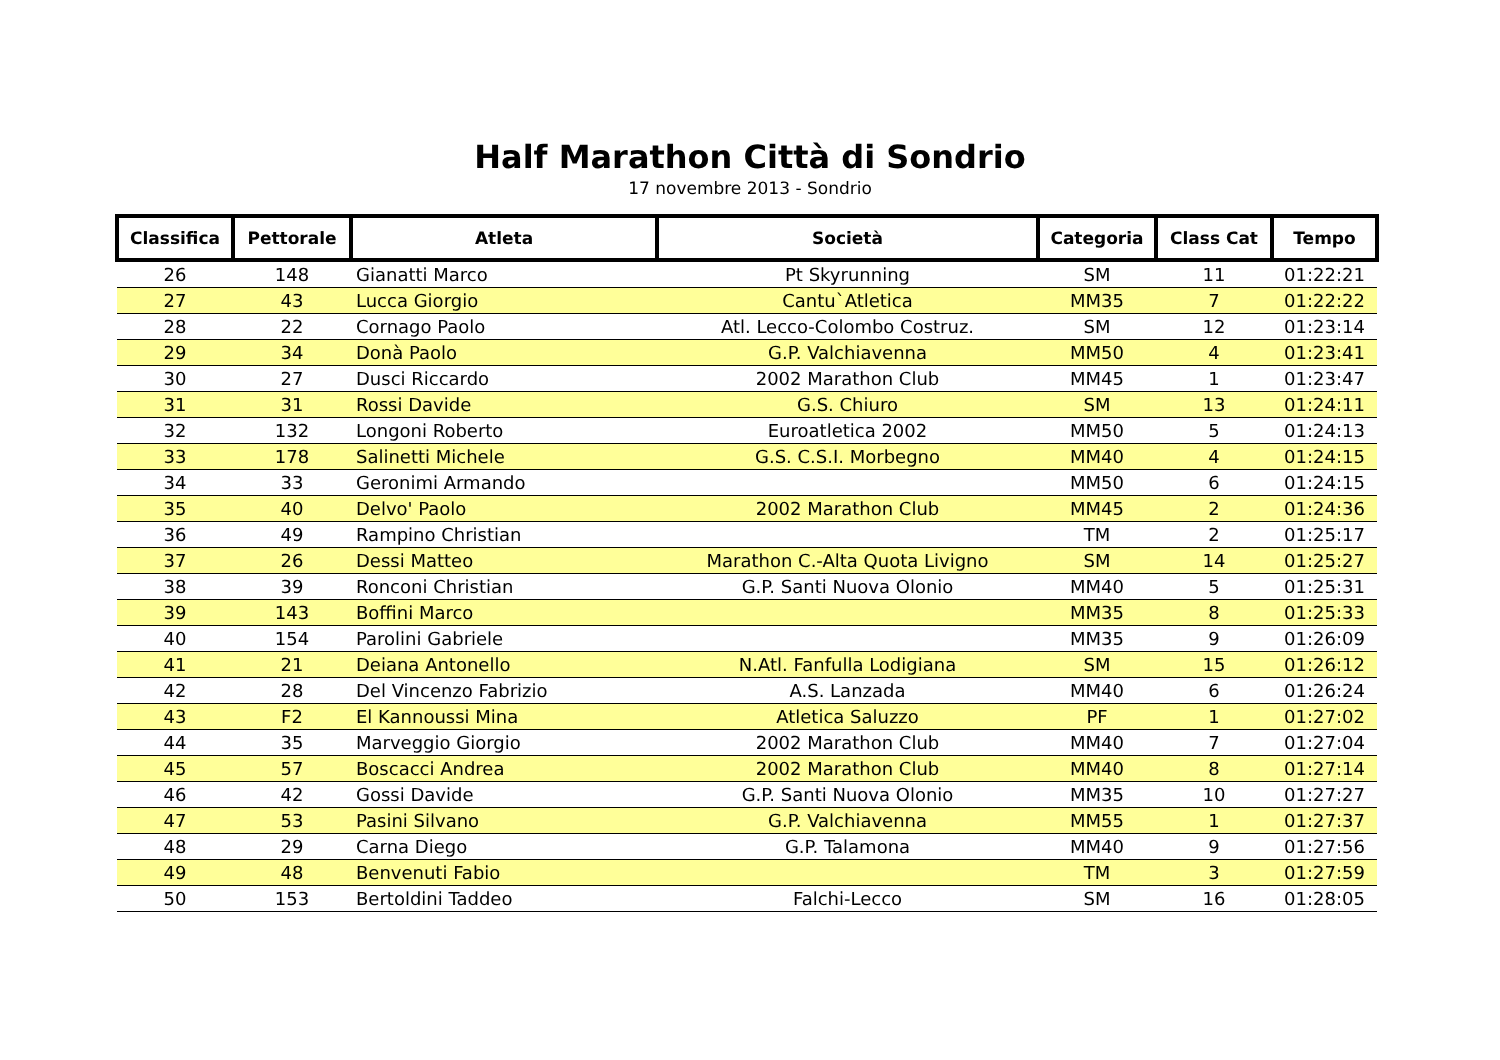Half Marathon Città di Sondrio
17 novembre 2013 - Sondrio
| Classifica | Pettorale | Atleta | Società | Categoria | Class Cat | Tempo |
| --- | --- | --- | --- | --- | --- | --- |
| 26 | 148 | Gianatti Marco | Pt Skyrunning | SM | 11 | 01:22:21 |
| 27 | 43 | Lucca Giorgio | Cantu`Atletica | MM35 | 7 | 01:22:22 |
| 28 | 22 | Cornago Paolo | Atl. Lecco-Colombo Costruz. | SM | 12 | 01:23:14 |
| 29 | 34 | Donà Paolo | G.P. Valchiavenna | MM50 | 4 | 01:23:41 |
| 30 | 27 | Dusci Riccardo | 2002 Marathon Club | MM45 | 1 | 01:23:47 |
| 31 | 31 | Rossi Davide | G.S. Chiuro | SM | 13 | 01:24:11 |
| 32 | 132 | Longoni Roberto | Euroatletica 2002 | MM50 | 5 | 01:24:13 |
| 33 | 178 | Salinetti Michele | G.S. C.S.I. Morbegno | MM40 | 4 | 01:24:15 |
| 34 | 33 | Geronimi Armando | | MM50 | 6 | 01:24:15 |
| 35 | 40 | Delvo' Paolo | 2002 Marathon Club | MM45 | 2 | 01:24:36 |
| 36 | 49 | Rampino Christian | | TM | 2 | 01:25:17 |
| 37 | 26 | Dessi Matteo | Marathon C.-Alta Quota Livigno | SM | 14 | 01:25:27 |
| 38 | 39 | Ronconi Christian | G.P. Santi Nuova Olonio | MM40 | 5 | 01:25:31 |
| 39 | 143 | Boffini Marco | | MM35 | 8 | 01:25:33 |
| 40 | 154 | Parolini Gabriele | | MM35 | 9 | 01:26:09 |
| 41 | 21 | Deiana Antonello | N.Atl. Fanfulla Lodigiana | SM | 15 | 01:26:12 |
| 42 | 28 | Del Vincenzo Fabrizio | A.S. Lanzada | MM40 | 6 | 01:26:24 |
| 43 | F2 | El Kannoussi Mina | Atletica Saluzzo | PF | 1 | 01:27:02 |
| 44 | 35 | Marveggio Giorgio | 2002 Marathon Club | MM40 | 7 | 01:27:04 |
| 45 | 57 | Boscacci Andrea | 2002 Marathon Club | MM40 | 8 | 01:27:14 |
| 46 | 42 | Gossi Davide | G.P. Santi Nuova Olonio | MM35 | 10 | 01:27:27 |
| 47 | 53 | Pasini Silvano | G.P. Valchiavenna | MM55 | 1 | 01:27:37 |
| 48 | 29 | Carna Diego | G.P. Talamona | MM40 | 9 | 01:27:56 |
| 49 | 48 | Benvenuti Fabio | | TM | 3 | 01:27:59 |
| 50 | 153 | Bertoldini Taddeo | Falchi-Lecco | SM | 16 | 01:28:05 |